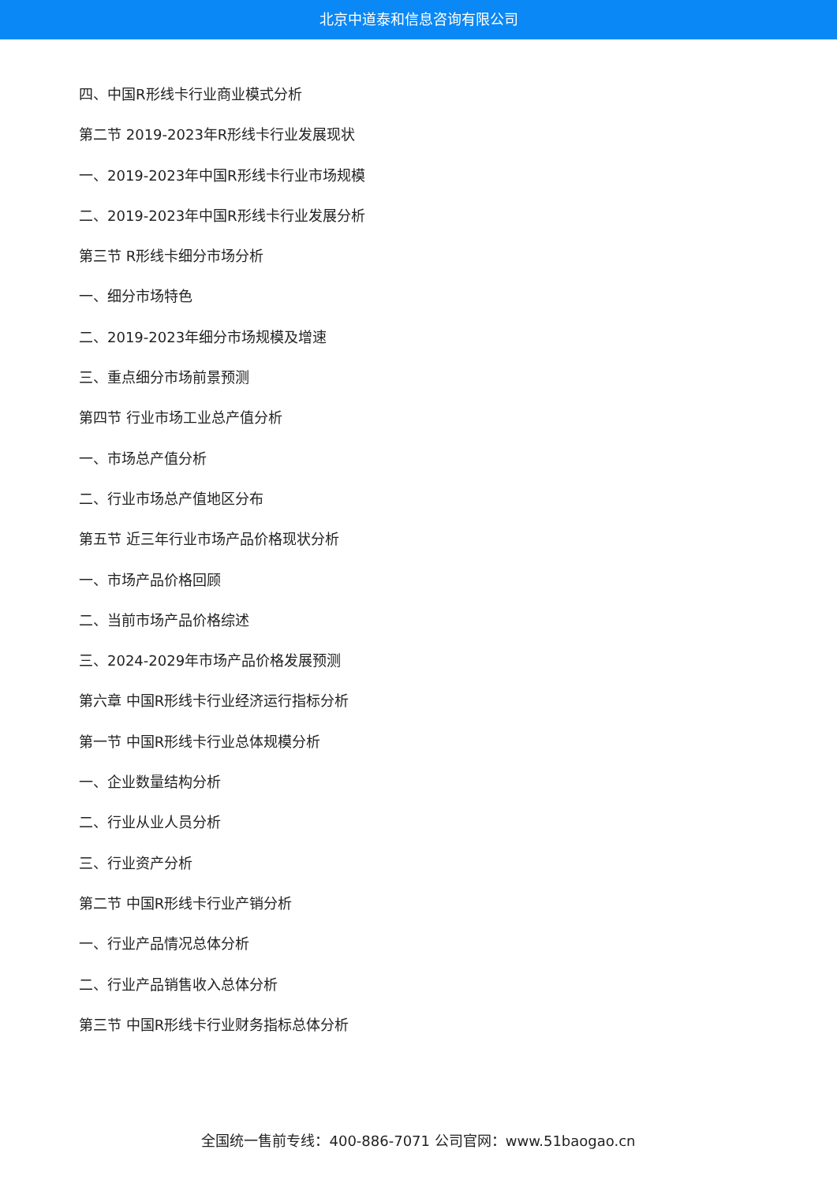北京中道泰和信息咨询有限公司
四、中国R形线卡行业商业模式分析
第二节 2019-2023年R形线卡行业发展现状
一、2019-2023年中国R形线卡行业市场规模
二、2019-2023年中国R形线卡行业发展分析
第三节 R形线卡细分市场分析
一、细分市场特色
二、2019-2023年细分市场规模及增速
三、重点细分市场前景预测
第四节 行业市场工业总产值分析
一、市场总产值分析
二、行业市场总产值地区分布
第五节 近三年行业市场产品价格现状分析
一、市场产品价格回顾
二、当前市场产品价格综述
三、2024-2029年市场产品价格发展预测
第六章 中国R形线卡行业经济运行指标分析
第一节 中国R形线卡行业总体规模分析
一、企业数量结构分析
二、行业从业人员分析
三、行业资产分析
第二节 中国R形线卡行业产销分析
一、行业产品情况总体分析
二、行业产品销售收入总体分析
第三节 中国R形线卡行业财务指标总体分析
全国统一售前专线：400-886-7071 公司官网：www.51baogao.cn